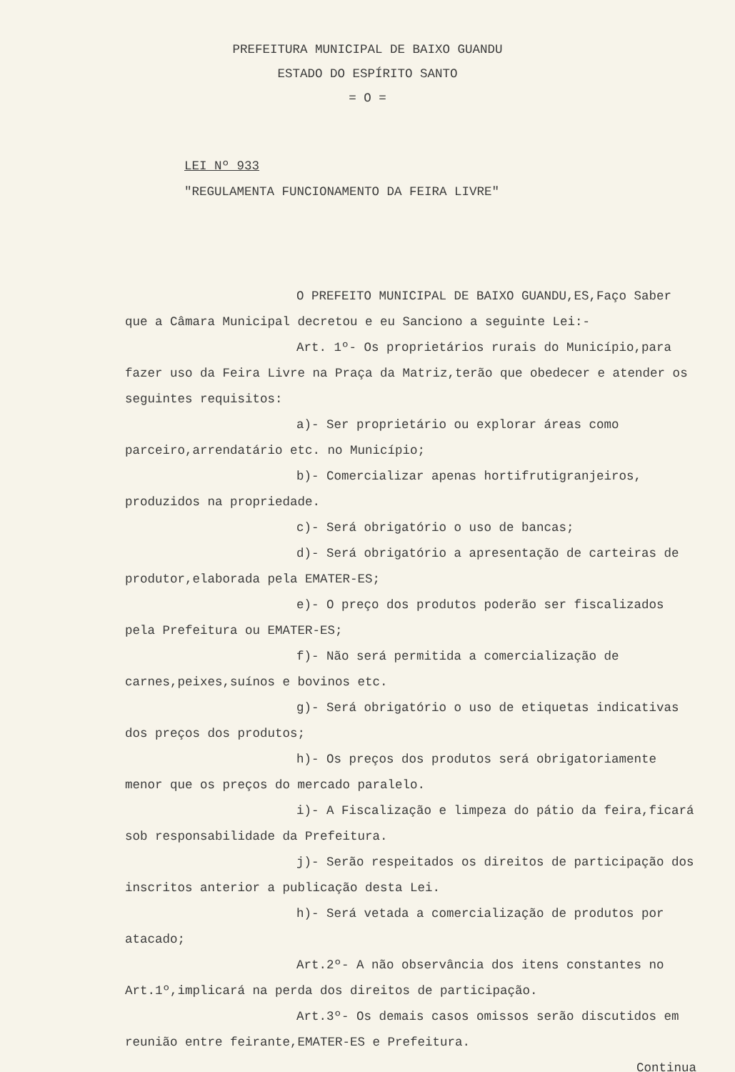PREFEITURA MUNICIPAL DE BAIXO GUANDU
ESTADO DO ESPÍRITO SANTO
= O =
LEI Nº 933
"REGULAMENTA FUNCIONAMENTO DA FEIRA LIVRE"
O PREFEITO MUNICIPAL DE BAIXO GUANDU,ES,Faço Saber que a Câmara Municipal decretou e eu Sanciono a seguinte Lei:-
Art. 1º- Os proprietários rurais do Município,para fazer uso da Feira Livre na Praça da Matriz,terão que obedecer e atender os seguintes requisitos:
a)- Ser proprietário ou explorar áreas como parceiro,arrendatário etc. no Município;
b)- Comercializar apenas hortifrutigranjeiros, produzidos na propriedade.
c)- Será obrigatório o uso de bancas;
d)- Será obrigatório a apresentação de carteiras de produtor,elaborada pela EMATER-ES;
e)- O preço dos produtos poderão ser fiscalizados pela Prefeitura ou EMATER-ES;
f)- Não será permitida a comercialização de carnes,peixes,suínos e bovinos etc.
g)- Será obrigatório o uso de etiquetas indicativas dos preços dos produtos;
h)- Os preços dos produtos será obrigatoriamente menor que os preços do mercado paralelo.
i)- A Fiscalização e limpeza do pátio da feira,ficará sob responsabilidade da Prefeitura.
j)- Serão respeitados os direitos de participação dos inscritos anterior a publicação desta Lei.
h)- Será vetada a comercialização de produtos por atacado;
Art.2º- A não observância dos itens constantes no Art.1º,implicará na perda dos direitos de participação.
Art.3º- Os demais casos omissos serão discutidos em reunião entre feirante,EMATER-ES e Prefeitura.
Continua